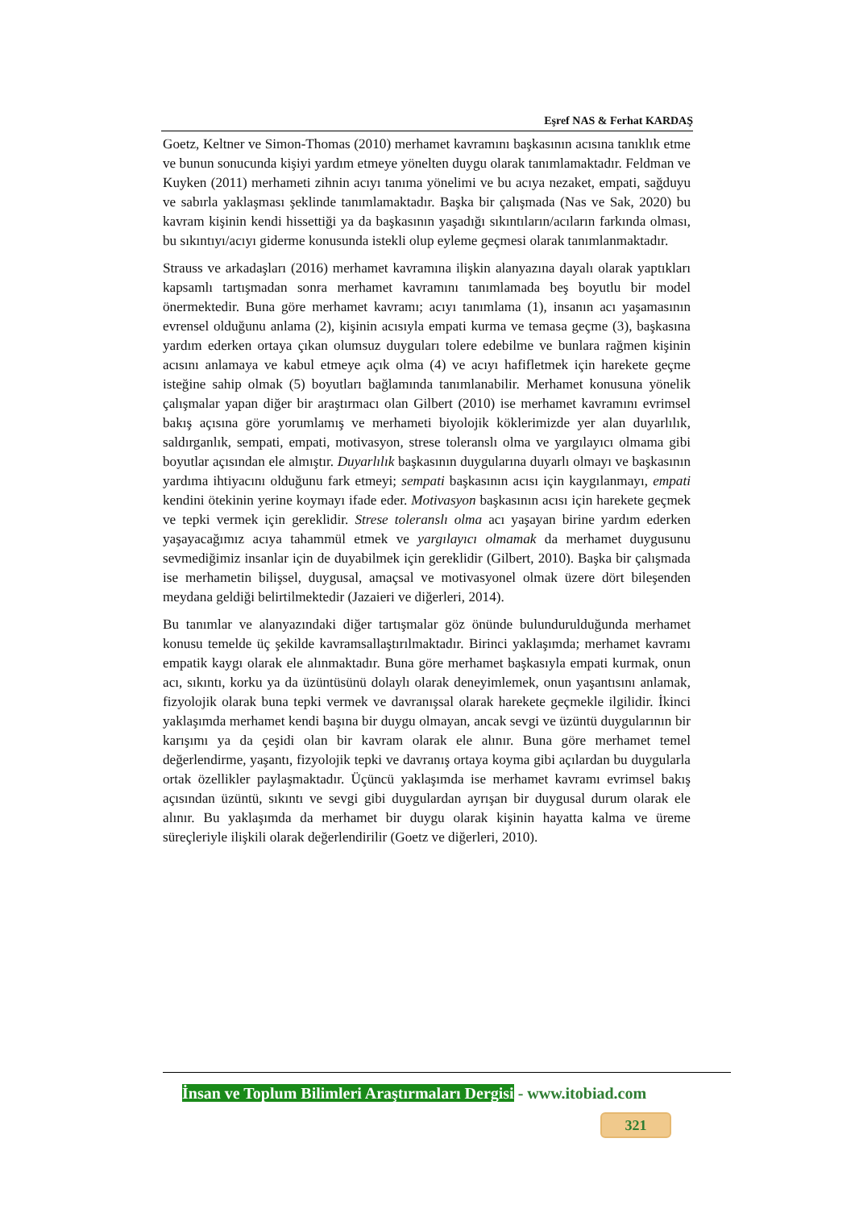Eşref NAS & Ferhat KARDAŞ
Goetz, Keltner ve Simon-Thomas (2010) merhamet kavramını başkasının acısına tanıklık etme ve bunun sonucunda kişiyi yardım etmeye yönelten duygu olarak tanımlamaktadır. Feldman ve Kuyken (2011) merhameti zihnin acıyı tanıma yönelimi ve bu acıya nezaket, empati, sağduyu ve sabırla yaklaşması şeklinde tanımlamaktadır. Başka bir çalışmada (Nas ve Sak, 2020) bu kavram kişinin kendi hissettiği ya da başkasının yaşadığı sıkıntıların/acıların farkında olması, bu sıkıntıyı/acıyı giderme konusunda istekli olup eyleme geçmesi olarak tanımlanmaktadır.
Strauss ve arkadaşları (2016) merhamet kavramına ilişkin alanyazına dayalı olarak yaptıkları kapsamlı tartışmadan sonra merhamet kavramını tanımlamada beş boyutlu bir model önermektedir. Buna göre merhamet kavramı; acıyı tanımlama (1), insanın acı yaşamasının evrensel olduğunu anlama (2), kişinin acısıyla empati kurma ve temasa geçme (3), başkasına yardım ederken ortaya çıkan olumsuz duyguları tolere edebilme ve bunlara rağmen kişinin acısını anlamaya ve kabul etmeye açık olma (4) ve acıyı hafifletmek için harekete geçme isteğine sahip olmak (5) boyutları bağlamında tanımlanabilir. Merhamet konusuna yönelik çalışmalar yapan diğer bir araştırmacı olan Gilbert (2010) ise merhamet kavramını evrimsel bakış açısına göre yorumlamış ve merhameti biyolojik köklerimizde yer alan duyarlılık, saldırganlık, sempati, empati, motivasyon, strese toleranslı olma ve yargılayıcı olmama gibi boyutlar açısından ele almıştır. Duyarlılık başkasının duygularına duyarlı olmayı ve başkasının yardıma ihtiyacını olduğunu fark etmeyi; sempati başkasının acısı için kaygılanmayı, empati kendini ötekinin yerine koymayı ifade eder. Motivasyon başkasının acısı için harekete geçmek ve tepki vermek için gereklidir. Strese toleranslı olma acı yaşayan birine yardım ederken yaşayacağımız acıya tahammül etmek ve yargılayıcı olmamak da merhamet duygusunu sevmediğimiz insanlar için de duyabilmek için gereklidir (Gilbert, 2010). Başka bir çalışmada ise merhametin bilişsel, duygusal, amaçsal ve motivasyonel olmak üzere dört bileşenden meydana geldiği belirtilmektedir (Jazaieri ve diğerleri, 2014).
Bu tanımlar ve alanyazındaki diğer tartışmalar göz önünde bulundurulduğunda merhamet konusu temelde üç şekilde kavramsallaştırılmaktadır. Birinci yaklaşımda; merhamet kavramı empatik kaygı olarak ele alınmaktadır. Buna göre merhamet başkasıyla empati kurmak, onun acı, sıkıntı, korku ya da üzüntüsünü dolaylı olarak deneyimlemek, onun yaşantısını anlamak, fizyolojik olarak buna tepki vermek ve davranışsal olarak harekete geçmekle ilgilidir. İkinci yaklaşımda merhamet kendi başına bir duygu olmayan, ancak sevgi ve üzüntü duygularının bir karışımı ya da çeşidi olan bir kavram olarak ele alınır. Buna göre merhamet temel değerlendirme, yaşantı, fizyolojik tepki ve davranış ortaya koyma gibi açılardan bu duygularla ortak özellikler paylaşmaktadır. Üçüncü yaklaşımda ise merhamet kavramı evrimsel bakış açısından üzüntü, sıkıntı ve sevgi gibi duygulardan ayrışan bir duygusal durum olarak ele alınır. Bu yaklaşımda da merhamet bir duygu olarak kişinin hayatta kalma ve üreme süreçleriyle ilişkili olarak değerlendirilir (Goetz ve diğerleri, 2010).
İnsan ve Toplum Bilimleri Araştırmaları Dergisi - www.itobiad.com
321